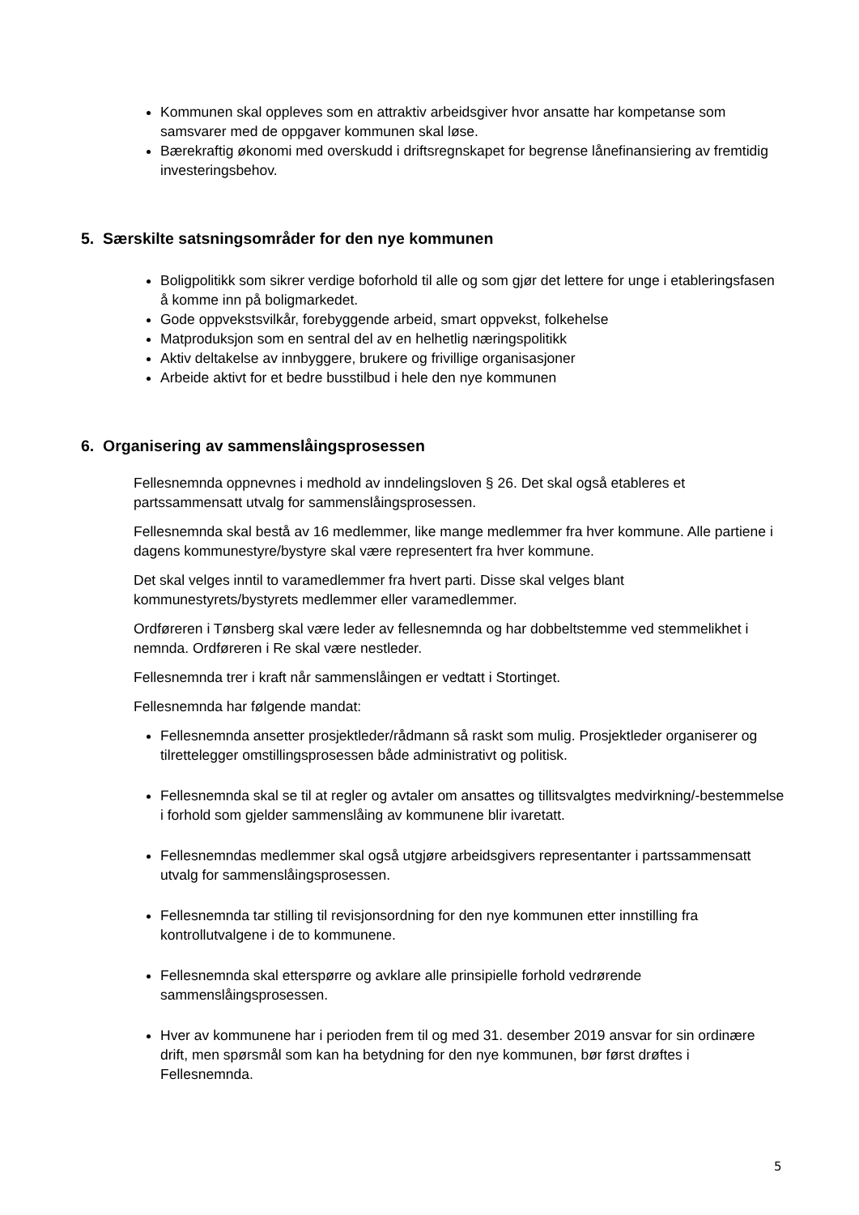Kommunen skal oppleves som en attraktiv arbeidsgiver hvor ansatte har kompetanse som samsvarer med de oppgaver kommunen skal løse.
Bærekraftig økonomi med overskudd i driftsregnskapet for begrense lånefinansiering av fremtidig investeringsbehov.
5. Særskilte satsningsområder for den nye kommunen
Boligpolitikk som sikrer verdige boforhold til alle og som gjør det lettere for unge i etableringsfasen å komme inn på boligmarkedet.
Gode oppvekstsvilkår, forebyggende arbeid, smart oppvekst, folkehelse
Matproduksjon som en sentral del av en helhetlig næringspolitikk
Aktiv deltakelse av innbyggere, brukere og frivillige organisasjoner
Arbeide aktivt for et bedre busstilbud i hele den nye kommunen
6. Organisering av sammenslåingsprosessen
Fellesnemnda oppnevnes i medhold av inndelingsloven § 26. Det skal også etableres et partssammensatt utvalg for sammenslåingsprosessen.
Fellesnemnda skal bestå av 16 medlemmer, like mange medlemmer fra hver kommune. Alle partiene i dagens kommunestyre/bystyre skal være representert fra hver kommune.
Det skal velges inntil to varamedlemmer fra hvert parti. Disse skal velges blant kommunestyrets/bystyrets medlemmer eller varamedlemmer.
Ordføreren i Tønsberg skal være leder av fellesnemnda og har dobbeltstemme ved stemmelikhet i nemnda. Ordføreren i Re skal være nestleder.
Fellesnemnda trer i kraft når sammenslåingen er vedtatt i Stortinget.
Fellesnemnda har følgende mandat:
Fellesnemnda ansetter prosjektleder/rådmann så raskt som mulig. Prosjektleder organiserer og tilrettelegger omstillingsprosessen både administrativt og politisk.
Fellesnemnda skal se til at regler og avtaler om ansattes og tillitsvalgtes medvirkning/-bestemmelse i forhold som gjelder sammenslåing av kommunene blir ivaretatt.
Fellesnemndas medlemmer skal også utgjøre arbeidsgivers representanter i partssammensatt utvalg for sammenslåingsprosessen.
Fellesnemnda tar stilling til revisjonsordning for den nye kommunen etter innstilling fra kontrollutvalgene i de to kommunene.
Fellesnemnda skal etterspørre og avklare alle prinsipielle forhold vedrørende sammenslåingsprosessen.
Hver av kommunene har i perioden frem til og med 31. desember 2019 ansvar for sin ordinære drift, men spørsmål som kan ha betydning for den nye kommunen, bør først drøftes i Fellesnemnda.
5